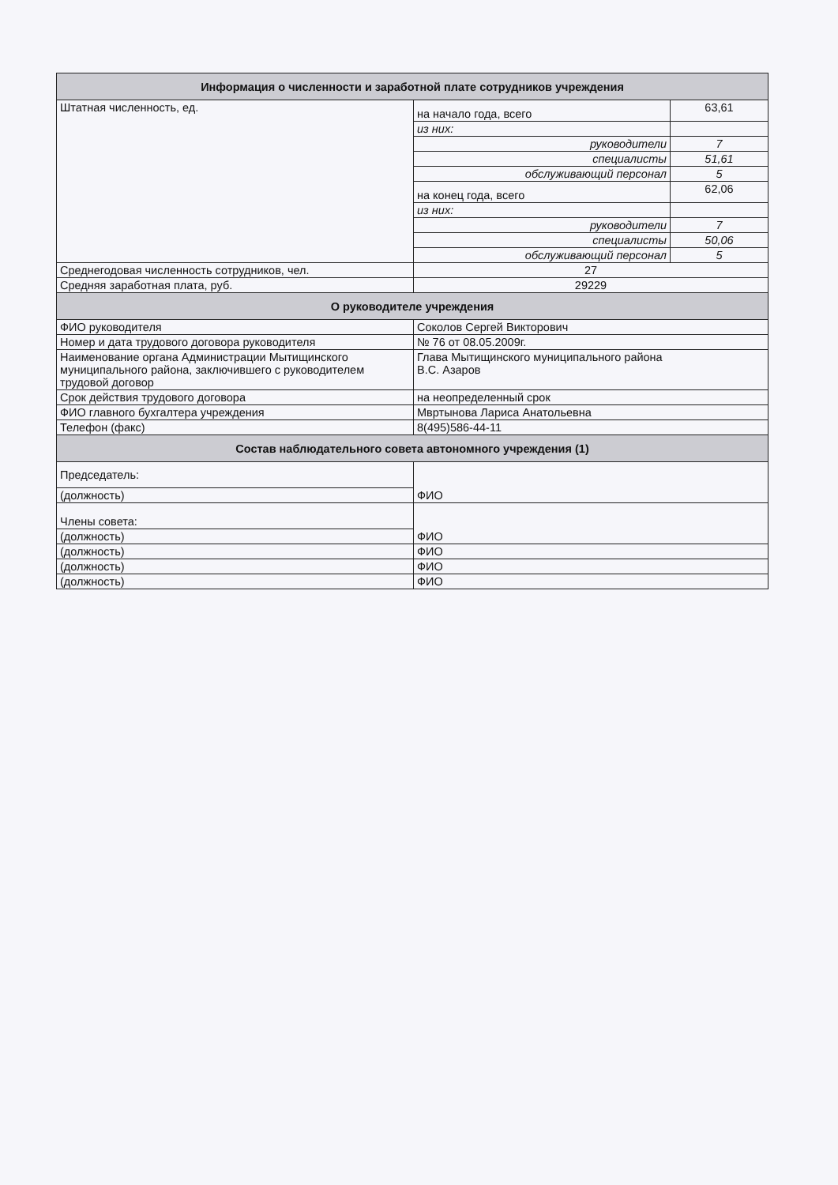| Информация о численности и заработной плате сотрудников учреждения | | |
| --- | --- | --- |
| Штатная численность, ед. | на начало года, всего | 63,61 |
| | из них: | |
| | руководители | 7 |
| | специалисты | 51,61 |
| | обслуживающий персонал | 5 |
| | на конец года, всего | 62,06 |
| | из них: | |
| | руководители | 7 |
| | специалисты | 50,06 |
| | обслуживающий персонал | 5 |
| Среднегодовая численность сотрудников, чел. | 27 | |
| Средняя заработная плата, руб. | 29229 | |
| О руководителе учреждения | | |
| ФИО руководителя | Соколов Сергей Викторович | |
| Номер и дата трудового договора руководителя | № 76 от 08.05.2009г. | |
| Наименование органа Администрации Мытищинского муниципального района, заключившего с руководителем трудовой договор | Глава Мытищинского муниципального района В.С. Азаров | |
| Срок действия трудового договора | на неопределенный срок | |
| ФИО главного бухгалтера учреждения | Мвртынова Лариса Анатольевна | |
| Телефон (факс) | 8(495)586-44-11 | |
| Состав наблюдательного совета автономного учреждения (1) | | |
| Председатель: | ФИО | |
| (должность) | | |
| Члены совета: | ФИО | |
| (должность) | | |
| (должность) | ФИО | |
| (должность) | ФИО | |
| (должность) | ФИО | |